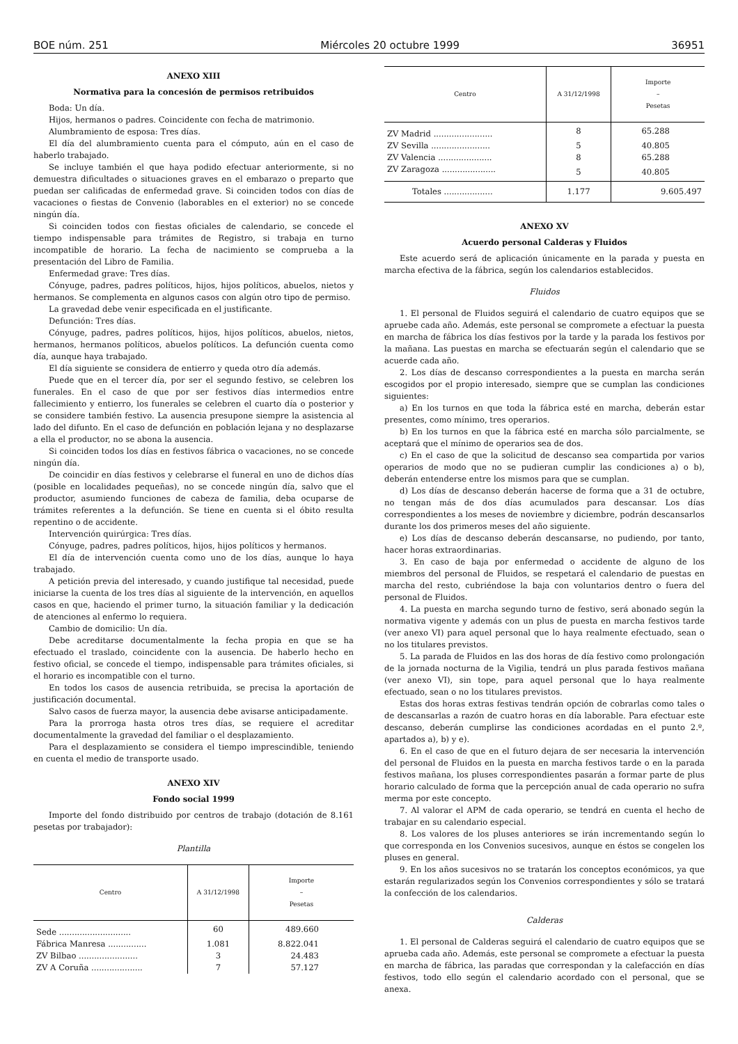BOE núm. 251 Miércoles 20 octubre 1999 36951
ANEXO XIII
Normativa para la concesión de permisos retribuidos
Boda: Un día.
Hijos, hermanos o padres. Coincidente con fecha de matrimonio.
Alumbramiento de esposa: Tres días.
El día del alumbramiento cuenta para el cómputo, aún en el caso de haberlo trabajado.
Se incluye también el que haya podido efectuar anteriormente, si no demuestra dificultades o situaciones graves en el embarazo o preparto que puedan ser calificadas de enfermedad grave. Si coinciden todos con días de vacaciones o fiestas de Convenio (laborables en el exterior) no se concede ningún día.
Si coinciden todos con fiestas oficiales de calendario, se concede el tiempo indispensable para trámites de Registro, si trabaja en turno incompatible de horario. La fecha de nacimiento se comprueba a la presentación del Libro de Familia.
Enfermedad grave: Tres días.
Cónyuge, padres, padres políticos, hijos, hijos políticos, abuelos, nietos y hermanos. Se complementa en algunos casos con algún otro tipo de permiso.
La gravedad debe venir especificada en el justificante.
Defunción: Tres días.
Cónyuge, padres, padres políticos, hijos, hijos políticos, abuelos, nietos, hermanos, hermanos políticos, abuelos políticos. La defunción cuenta como día, aunque haya trabajado.
El día siguiente se considera de entierro y queda otro día además.
Puede que en el tercer día, por ser el segundo festivo, se celebren los funerales. En el caso de que por ser festivos días intermedios entre fallecimiento y entierro, los funerales se celebren el cuarto día o posterior y se considere también festivo. La ausencia presupone siempre la asistencia al lado del difunto. En el caso de defunción en población lejana y no desplazarse a ella el productor, no se abona la ausencia.
Si coinciden todos los días en festivos fábrica o vacaciones, no se concede ningún día.
De coincidir en días festivos y celebrarse el funeral en uno de dichos días (posible en localidades pequeñas), no se concede ningún día, salvo que el productor, asumiendo funciones de cabeza de familia, deba ocuparse de trámites referentes a la defunción. Se tiene en cuenta si el óbito resulta repentino o de accidente.
Intervención quirúrgica: Tres días.
Cónyuge, padres, padres políticos, hijos, hijos políticos y hermanos.
El día de intervención cuenta como uno de los días, aunque lo haya trabajado.
A petición previa del interesado, y cuando justifique tal necesidad, puede iniciarse la cuenta de los tres días al siguiente de la intervención, en aquellos casos en que, haciendo el primer turno, la situación familiar y la dedicación de atenciones al enfermo lo requiera.
Cambio de domicilio: Un día.
Debe acreditarse documentalmente la fecha propia en que se ha efectuado el traslado, coincidente con la ausencia. De haberlo hecho en festivo oficial, se concede el tiempo, indispensable para trámites oficiales, si el horario es incompatible con el turno.
En todos los casos de ausencia retribuida, se precisa la aportación de justificación documental.
Salvo casos de fuerza mayor, la ausencia debe avisarse anticipadamente.
Para la prorroga hasta otros tres días, se requiere el acreditar documentalmente la gravedad del familiar o el desplazamiento.
Para el desplazamiento se considera el tiempo imprescindible, teniendo en cuenta el medio de transporte usado.
ANEXO XIV
Fondo social 1999
Importe del fondo distribuido por centros de trabajo (dotación de 8.161 pesetas por trabajador):
Plantilla
| Centro | A 31/12/1998 | Importe – Pesetas |
| --- | --- | --- |
| Sede ............................ | 60 | 489.660 |
| Fábrica Manresa ............... | 1.081 | 8.822.041 |
| ZV Bilbao ....................... | 3 | 24.483 |
| ZV A Coruña .................... | 7 | 57.127 |
| Centro | A 31/12/1998 | Importe – Pesetas |
| --- | --- | --- |
| ZV Madrid ....................... | 8 | 65.288 |
| ZV Sevilla ....................... | 5 | 40.805 |
| ZV Valencia ..................... | 8 | 65.288 |
| ZV Zaragoza ..................... | 5 | 40.805 |
| Totales ................... | 1.177 | 9.605.497 |
ANEXO XV
Acuerdo personal Calderas y Fluidos
Este acuerdo será de aplicación únicamente en la parada y puesta en marcha efectiva de la fábrica, según los calendarios establecidos.
Fluidos
1. El personal de Fluidos seguirá el calendario de cuatro equipos que se apruebe cada año. Además, este personal se compromete a efectuar la puesta en marcha de fábrica los días festivos por la tarde y la parada los festivos por la mañana. Las puestas en marcha se efectuarán según el calendario que se acuerde cada año.
2. Los días de descanso correspondientes a la puesta en marcha serán escogidos por el propio interesado, siempre que se cumplan las condiciones siguientes:
a) En los turnos en que toda la fábrica esté en marcha, deberán estar presentes, como mínimo, tres operarios.
b) En los turnos en que la fábrica esté en marcha sólo parcialmente, se aceptará que el mínimo de operarios sea de dos.
c) En el caso de que la solicitud de descanso sea compartida por varios operarios de modo que no se pudieran cumplir las condiciones a) o b), deberán entenderse entre los mismos para que se cumplan.
d) Los días de descanso deberán hacerse de forma que a 31 de octubre, no tengan más de dos días acumulados para descansar. Los días correspondientes a los meses de noviembre y diciembre, podrán descansarlos durante los dos primeros meses del año siguiente.
e) Los días de descanso deberán descansarse, no pudiendo, por tanto, hacer horas extraordinarias.
3. En caso de baja por enfermedad o accidente de alguno de los miembros del personal de Fluidos, se respetará el calendario de puestas en marcha del resto, cubriéndose la baja con voluntarios dentro o fuera del personal de Fluidos.
4. La puesta en marcha segundo turno de festivo, será abonado según la normativa vigente y además con un plus de puesta en marcha festivos tarde (ver anexo VI) para aquel personal que lo haya realmente efectuado, sean o no los titulares previstos.
5. La parada de Fluidos en las dos horas de día festivo como prolongación de la jornada nocturna de la Vigilia, tendrá un plus parada festivos mañana (ver anexo VI), sin tope, para aquel personal que lo haya realmente efectuado, sean o no los titulares previstos.
Estas dos horas extras festivas tendrán opción de cobrarlas como tales o de descansarlas a razón de cuatro horas en día laborable. Para efectuar este descanso, deberán cumplirse las condiciones acordadas en el punto 2.º, apartados a), b) y e).
6. En el caso de que en el futuro dejara de ser necesaria la intervención del personal de Fluidos en la puesta en marcha festivos tarde o en la parada festivos mañana, los pluses correspondientes pasarán a formar parte de plus horario calculado de forma que la percepción anual de cada operario no sufra merma por este concepto.
7. Al valorar el APM de cada operario, se tendrá en cuenta el hecho de trabajar en su calendario especial.
8. Los valores de los pluses anteriores se irán incrementando según lo que corresponda en los Convenios sucesivos, aunque en éstos se congelen los pluses en general.
9. En los años sucesivos no se tratarán los conceptos económicos, ya que estarán regularizados según los Convenios correspondientes y sólo se tratará la confección de los calendarios.
Calderas
1. El personal de Calderas seguirá el calendario de cuatro equipos que se aprueba cada año. Además, este personal se compromete a efectuar la puesta en marcha de fábrica, las paradas que correspondan y la calefacción en días festivos, todo ello según el calendario acordado con el personal, que se anexa.